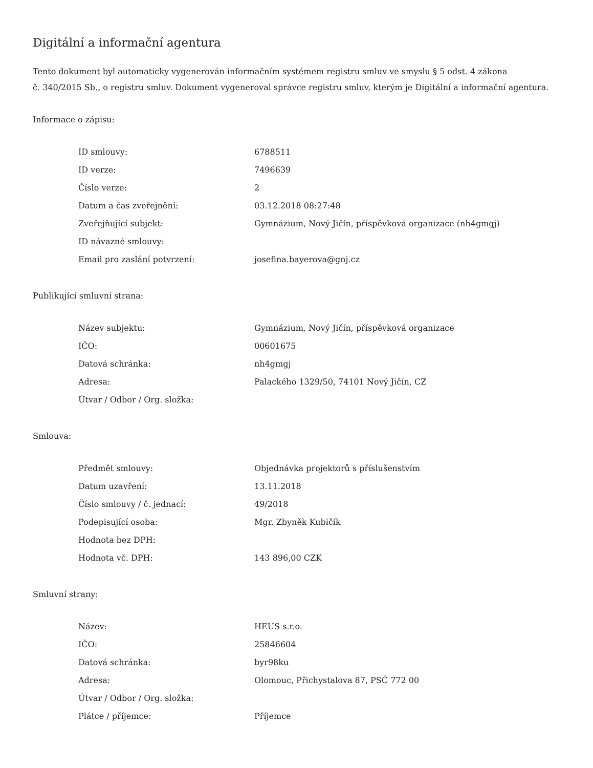Digitální a informační agentura
Tento dokument byl automaticky vygenerován informačním systémem registru smluv ve smyslu § 5 odst. 4 zákona
č. 340/2015 Sb., o registru smluv. Dokument vygeneroval správce registru smluv, kterým je Digitální a informační agentura.
Informace o zápisu:
| ID smlouvy: | 6788511 |
| ID verze: | 7496639 |
| Číslo verze: | 2 |
| Datum a čas zveřejnění: | 03.12.2018 08:27:48 |
| Zveřejňující subjekt: | Gymnázium, Nový Jičín, příspěvková organizace (nh4gmgj) |
| ID návazné smlouvy: | |
| Email pro zaslání potvrzení: | josefina.bayerova@gnj.cz |
Publikující smluvní strana:
| Název subjektu: | Gymnázium, Nový Jičín, příspěvková organizace |
| IČO: | 00601675 |
| Datová schránka: | nh4gmgj |
| Adresa: | Palackého 1329/50, 74101 Nový Jičín, CZ |
| Útvar / Odbor / Org. složka: | |
Smlouva:
| Předmět smlouvy: | Objednávka projektorů s příslušenstvím |
| Datum uzavření: | 13.11.2018 |
| Číslo smlouvy / č. jednací: | 49/2018 |
| Podepisující osoba: | Mgr. Zbyněk Kubičík |
| Hodnota bez DPH: | |
| Hodnota vč. DPH: | 143 896,00 CZK |
Smluvní strany:
| Název: | HEUS s.r.o. |
| IČO: | 25846604 |
| Datová schránka: | byr98ku |
| Adresa: | Olomouc, Přichystalova 87, PSČ 772 00 |
| Útvar / Odbor / Org. složka: | |
| Plátce / příjemce: | Příjemce |